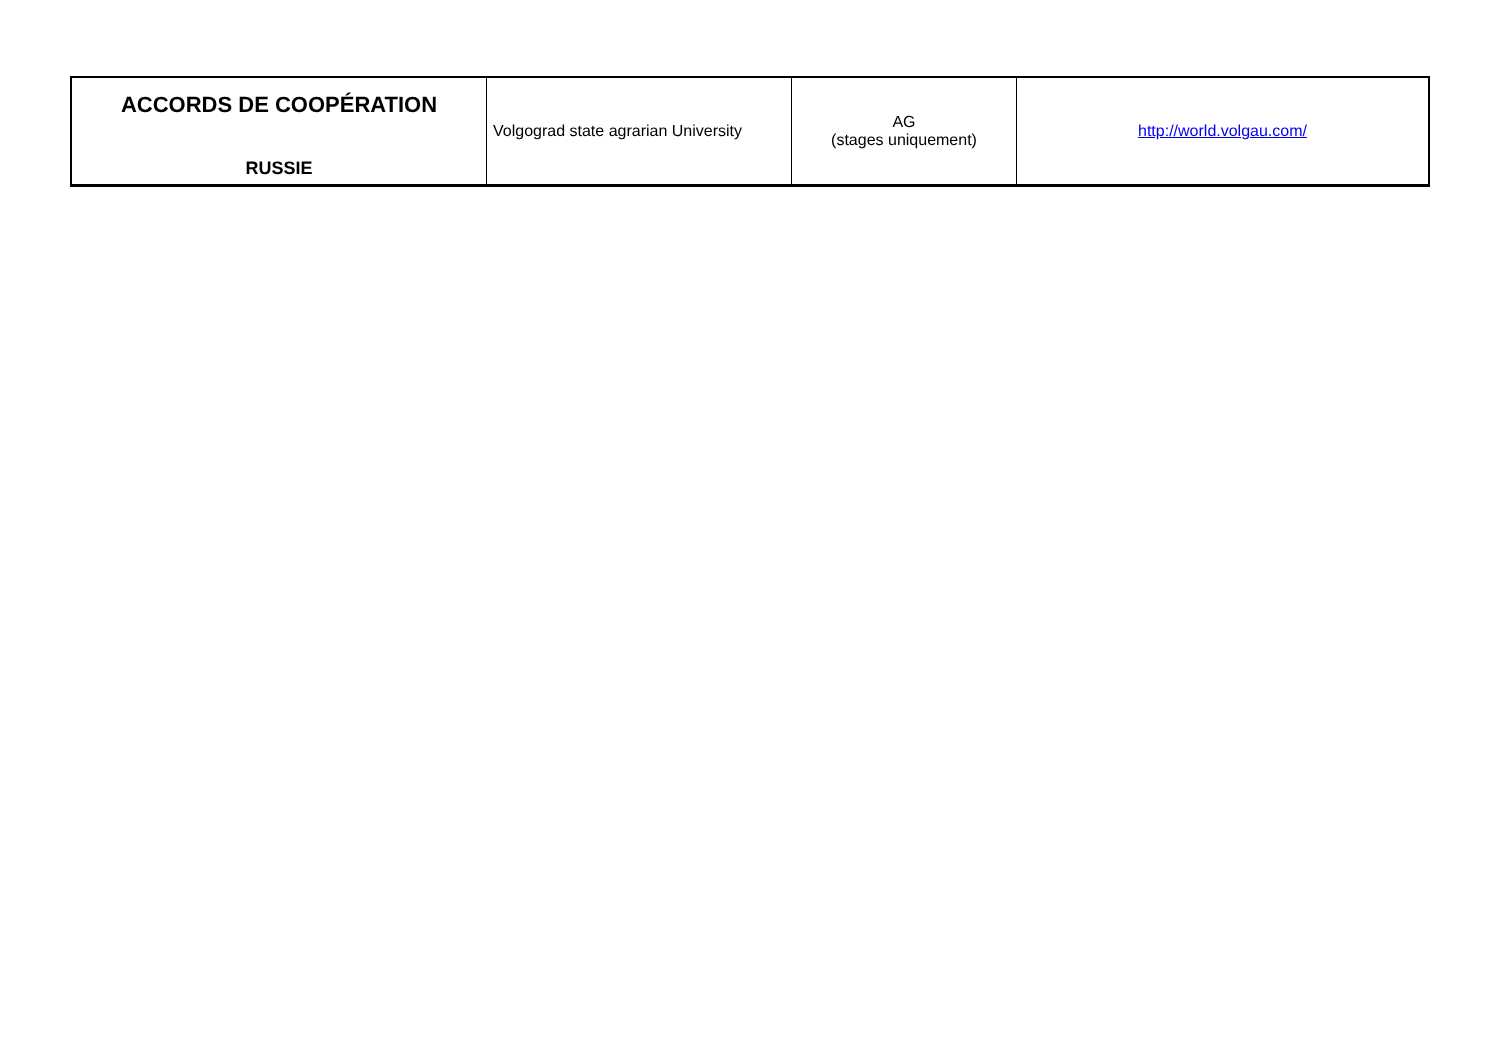| ACCORDS DE COOPÉRATION RUSSIE | Volgograd state agrarian University | AG (stages uniquement) | http://world.volgau.com/ |